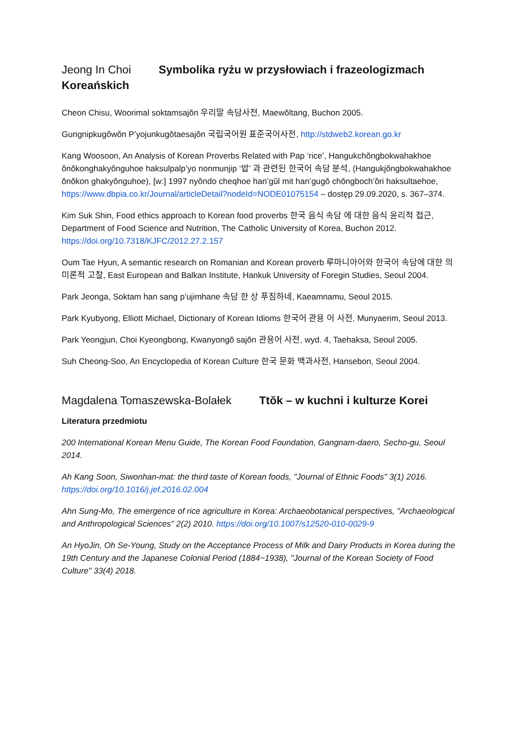Jeong In Choi Symbolika ryżu w przysłowiach i frazeologizmach Koreańskich
Cheon Chisu, Woorimal soktamsajŏn 우리말 속담사전, Maewŏltang, Buchon 2005.
Gungnipkugŏwŏn P’yojunkugŏtaesajŏn 국립국어원 표준국어사전, http://stdweb2.korean.go.kr
Kang Woosoon, An Analysis of Korean Proverbs Related with Pap ‘rice’, Hangukchŏngbokwahakhoe ŏnŏkonghakyŏnguhoe haksulpalp’yo nonmunjip ‘밥’ 과 관련된 한국어 속담 분석, (Hangukjŏngbokwahakhoe ŏnŏkon ghakyŏnguhoe), [w:] 1997 nyŏndo cheqhoe han’gŭl mit han’gugŏ chŏngboch’ŏri haksultaehoe, https://www.dbpia.co.kr/Journal/articleDetail?nodeId=NODE01075154 – dostęp 29.09.2020, s. 367–374.
Kim Suk Shin, Food ethics approach to Korean food proverbs 한국 음식 속담 에 대한 음식 윤리적 접근, Department of Food Science and Nutrition, The Catholic University of Korea, Buchon 2012. https://doi.org/10.7318/KJFC/2012.27.2.157
Oum Tae Hyun, A semantic research on Romanian and Korean proverb 루마니아어와 한국어 속담에 대한 의미론적 고찰, East European and Balkan Institute, Hankuk University of Foregin Studies, Seoul 2004.
Park Jeonga, Soktam han sang p’ujimhane 속담 한 상 푸짐하네, Kaeamnamu, Seoul 2015.
Park Kyubyong, Elliott Michael, Dictionary of Korean Idioms 한국어 관용 어 사전, Munyaerim, Seoul 2013.
Park Yeongjun, Choi Kyeongbong, Kwanyongŏ sajŏn 관용어 사전, wyd. 4, Taehaksa, Seoul 2005.
Suh Cheong-Soo, An Encyclopedia of Korean Culture 한국 문화 백과사전, Hansebon, Seoul 2004.
Magdalena Tomaszewska-Bolałek Ttŏk – w kuchni i kulturze Korei
Literatura przedmiotu
200 International Korean Menu Guide, The Korean Food Foundation, Gangnam-daero, Secho-gu, Seoul 2014.
Ah Kang Soon, Siwonhan-mat: the third taste of Korean foods, "Journal of Ethnic Foods" 3(1) 2016. https://doi.org/10.1016/j.jef.2016.02.004
Ahn Sung-Mo, The emergence of rice agriculture in Korea: Archaeobotanical perspectives, "Archaeological and Anthropological Sciences" 2(2) 2010. https://doi.org/10.1007/s12520-010-0029-9
An HyoJin, Oh Se-Young, Study on the Acceptance Process of Milk and Dairy Products in Korea during the 19th Century and the Japanese Colonial Period (1884~1938), "Journal of the Korean Society of Food Culture" 33(4) 2018.